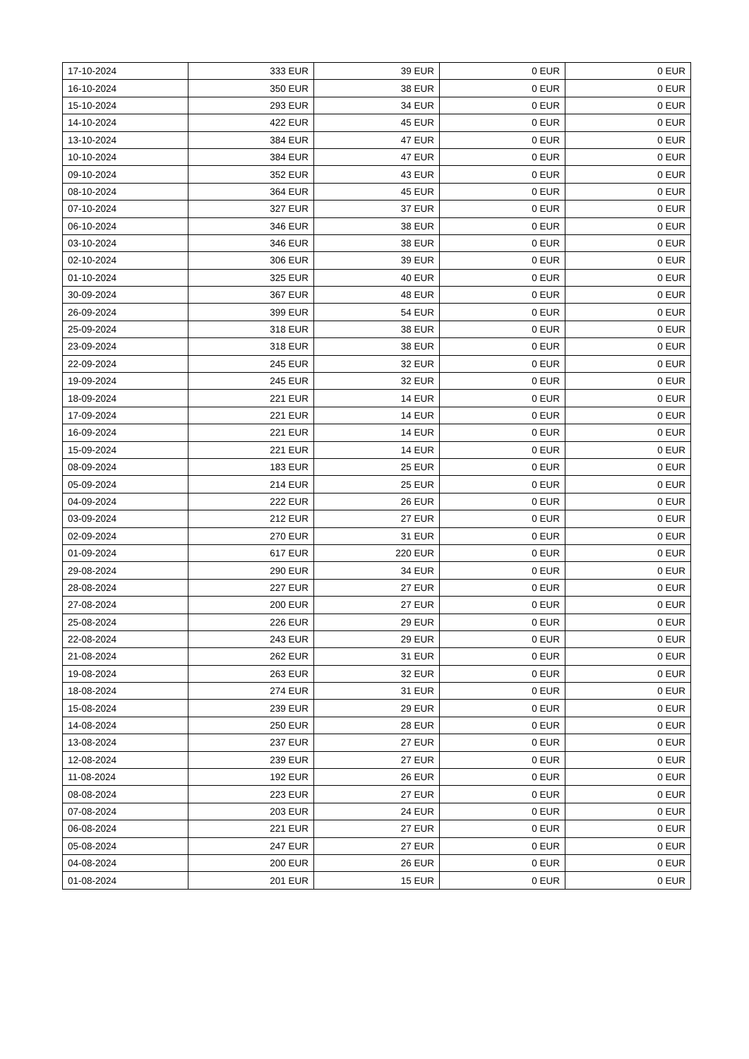| 17-10-2024 | 333 EUR | 39 EUR | 0 EUR | 0 EUR |
| 16-10-2024 | 350 EUR | 38 EUR | 0 EUR | 0 EUR |
| 15-10-2024 | 293 EUR | 34 EUR | 0 EUR | 0 EUR |
| 14-10-2024 | 422 EUR | 45 EUR | 0 EUR | 0 EUR |
| 13-10-2024 | 384 EUR | 47 EUR | 0 EUR | 0 EUR |
| 10-10-2024 | 384 EUR | 47 EUR | 0 EUR | 0 EUR |
| 09-10-2024 | 352 EUR | 43 EUR | 0 EUR | 0 EUR |
| 08-10-2024 | 364 EUR | 45 EUR | 0 EUR | 0 EUR |
| 07-10-2024 | 327 EUR | 37 EUR | 0 EUR | 0 EUR |
| 06-10-2024 | 346 EUR | 38 EUR | 0 EUR | 0 EUR |
| 03-10-2024 | 346 EUR | 38 EUR | 0 EUR | 0 EUR |
| 02-10-2024 | 306 EUR | 39 EUR | 0 EUR | 0 EUR |
| 01-10-2024 | 325 EUR | 40 EUR | 0 EUR | 0 EUR |
| 30-09-2024 | 367 EUR | 48 EUR | 0 EUR | 0 EUR |
| 26-09-2024 | 399 EUR | 54 EUR | 0 EUR | 0 EUR |
| 25-09-2024 | 318 EUR | 38 EUR | 0 EUR | 0 EUR |
| 23-09-2024 | 318 EUR | 38 EUR | 0 EUR | 0 EUR |
| 22-09-2024 | 245 EUR | 32 EUR | 0 EUR | 0 EUR |
| 19-09-2024 | 245 EUR | 32 EUR | 0 EUR | 0 EUR |
| 18-09-2024 | 221 EUR | 14 EUR | 0 EUR | 0 EUR |
| 17-09-2024 | 221 EUR | 14 EUR | 0 EUR | 0 EUR |
| 16-09-2024 | 221 EUR | 14 EUR | 0 EUR | 0 EUR |
| 15-09-2024 | 221 EUR | 14 EUR | 0 EUR | 0 EUR |
| 08-09-2024 | 183 EUR | 25 EUR | 0 EUR | 0 EUR |
| 05-09-2024 | 214 EUR | 25 EUR | 0 EUR | 0 EUR |
| 04-09-2024 | 222 EUR | 26 EUR | 0 EUR | 0 EUR |
| 03-09-2024 | 212 EUR | 27 EUR | 0 EUR | 0 EUR |
| 02-09-2024 | 270 EUR | 31 EUR | 0 EUR | 0 EUR |
| 01-09-2024 | 617 EUR | 220 EUR | 0 EUR | 0 EUR |
| 29-08-2024 | 290 EUR | 34 EUR | 0 EUR | 0 EUR |
| 28-08-2024 | 227 EUR | 27 EUR | 0 EUR | 0 EUR |
| 27-08-2024 | 200 EUR | 27 EUR | 0 EUR | 0 EUR |
| 25-08-2024 | 226 EUR | 29 EUR | 0 EUR | 0 EUR |
| 22-08-2024 | 243 EUR | 29 EUR | 0 EUR | 0 EUR |
| 21-08-2024 | 262 EUR | 31 EUR | 0 EUR | 0 EUR |
| 19-08-2024 | 263 EUR | 32 EUR | 0 EUR | 0 EUR |
| 18-08-2024 | 274 EUR | 31 EUR | 0 EUR | 0 EUR |
| 15-08-2024 | 239 EUR | 29 EUR | 0 EUR | 0 EUR |
| 14-08-2024 | 250 EUR | 28 EUR | 0 EUR | 0 EUR |
| 13-08-2024 | 237 EUR | 27 EUR | 0 EUR | 0 EUR |
| 12-08-2024 | 239 EUR | 27 EUR | 0 EUR | 0 EUR |
| 11-08-2024 | 192 EUR | 26 EUR | 0 EUR | 0 EUR |
| 08-08-2024 | 223 EUR | 27 EUR | 0 EUR | 0 EUR |
| 07-08-2024 | 203 EUR | 24 EUR | 0 EUR | 0 EUR |
| 06-08-2024 | 221 EUR | 27 EUR | 0 EUR | 0 EUR |
| 05-08-2024 | 247 EUR | 27 EUR | 0 EUR | 0 EUR |
| 04-08-2024 | 200 EUR | 26 EUR | 0 EUR | 0 EUR |
| 01-08-2024 | 201 EUR | 15 EUR | 0 EUR | 0 EUR |